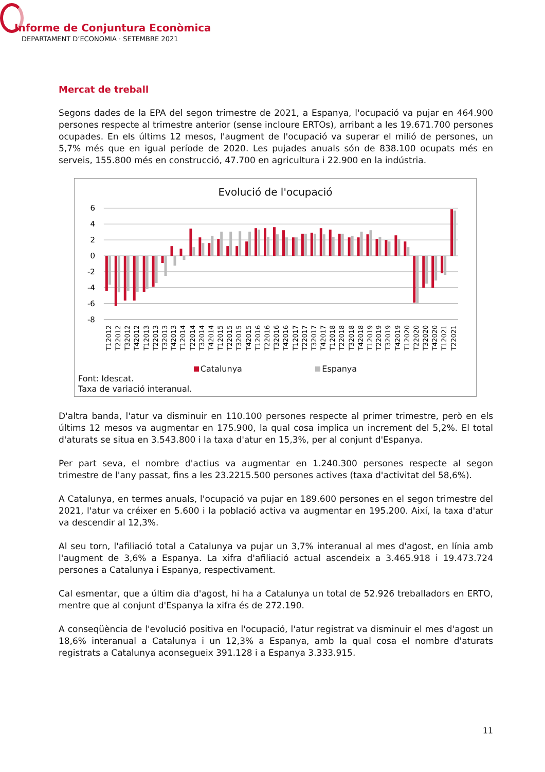Informe de Conjuntura Econòmica
DEPARTAMENT D’ECONOMIA · SETEMBRE 2021
Mercat de treball
Segons dades de la EPA del segon trimestre de 2021, a Espanya, l'ocupació va pujar en 464.900 persones respecte al trimestre anterior (sense incloure ERTOs), arribant a les 19.671.700 persones ocupades. En els últims 12 mesos, l'augment de l'ocupació va superar el milió de persones, un 5,7% més que en igual període de 2020. Les pujades anuals són de 838.100 ocupats més en serveis, 155.800 més en construcció, 47.700 en agricultura i 22.900 en la indústria.
Evolució de l'ocupació
6
4
2
0
-2
-4
-6
-8
T12012
T22012
T32012
T42012
T12013
T22013
T32013
T42013
T12014
T22014
T32014
T42014
T12015
T22015
T32015
T42015
T12016
T22016
T32016
T42016
T12017
T22017
T32017
T42017
T12018
T22018
T32018
T42018
T12019
T22019
T32019
T42019
T12020
T22020
T32020
T42020
T12021
T22021
Catalunya Espanya
Font: Idescat.
Taxa de variació interanual.
D'altra banda, l'atur va disminuir en 110.100 persones respecte al primer trimestre, però en els últims 12 mesos va augmentar en 175.900, la qual cosa implica un increment del 5,2%. El total d'aturats se situa en 3.543.800 i la taxa d'atur en 15,3%, per al conjunt d'Espanya.
Per part seva, el nombre d'actius va augmentar en 1.240.300 persones respecte al segon trimestre de l'any passat, fins a les 23.2215.500 persones actives (taxa d'activitat del 58,6%).
A Catalunya, en termes anuals, l'ocupació va pujar en 189.600 persones en el segon trimestre del 2021, l'atur va créixer en 5.600 i la població activa va augmentar en 195.200. Així, la taxa d'atur va descendir al 12,3%.
Al seu torn, l'afiliació total a Catalunya va pujar un 3,7% interanual al mes d'agost, en línia amb l'augment de 3,6% a Espanya. La xifra d'afiliació actual ascendeix a 3.465.918 i 19.473.724 persones a Catalunya i Espanya, respectivament.
Cal esmentar, que a últim dia d'agost, hi ha a Catalunya un total de 52.926 treballadors en ERTO, mentre que al conjunt d'Espanya la xifra és de 272.190.
A conseqüència de l'evolució positiva en l'ocupació, l'atur registrat va disminuir el mes d'agost un 18,6% interanual a Catalunya i un 12,3% a Espanya, amb la qual cosa el nombre d'aturats registrats a Catalunya aconsegueix 391.128 i a Espanya 3.333.915.
11